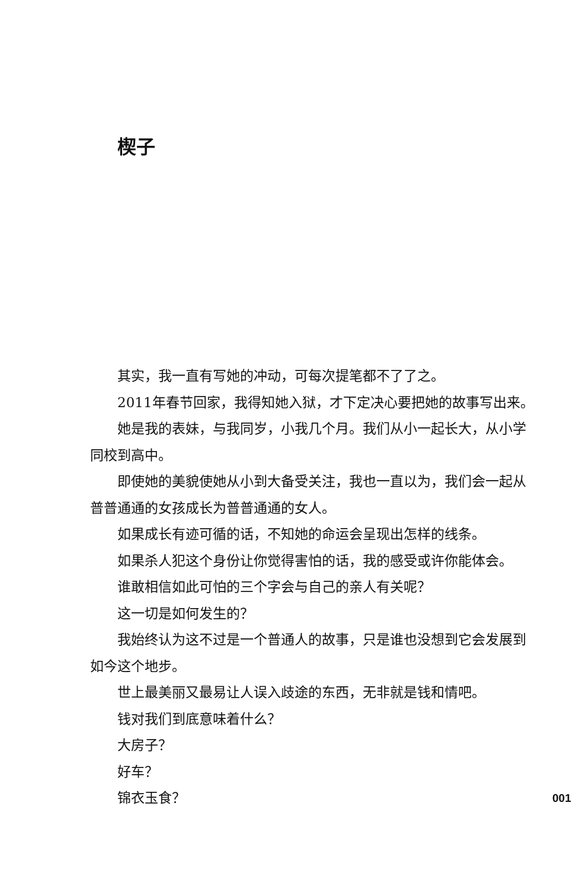楔子
其实，我一直有写她的冲动，可每次提笔都不了了之。
2011年春节回家，我得知她入狱，才下定决心要把她的故事写出来。
她是我的表妹，与我同岁，小我几个月。我们从小一起长大，从小学同校到高中。
即使她的美貌使她从小到大备受关注，我也一直以为，我们会一起从普普通通的女孩成长为普普通通的女人。
如果成长有迹可循的话，不知她的命运会呈现出怎样的线条。
如果杀人犯这个身份让你觉得害怕的话，我的感受或许你能体会。
谁敢相信如此可怕的三个字会与自己的亲人有关呢？
这一切是如何发生的？
我始终认为这不过是一个普通人的故事，只是谁也没想到它会发展到如今这个地步。
世上最美丽又最易让人误入歧途的东西，无非就是钱和情吧。
钱对我们到底意味着什么？
大房子？
好车？
锦衣玉食？
001